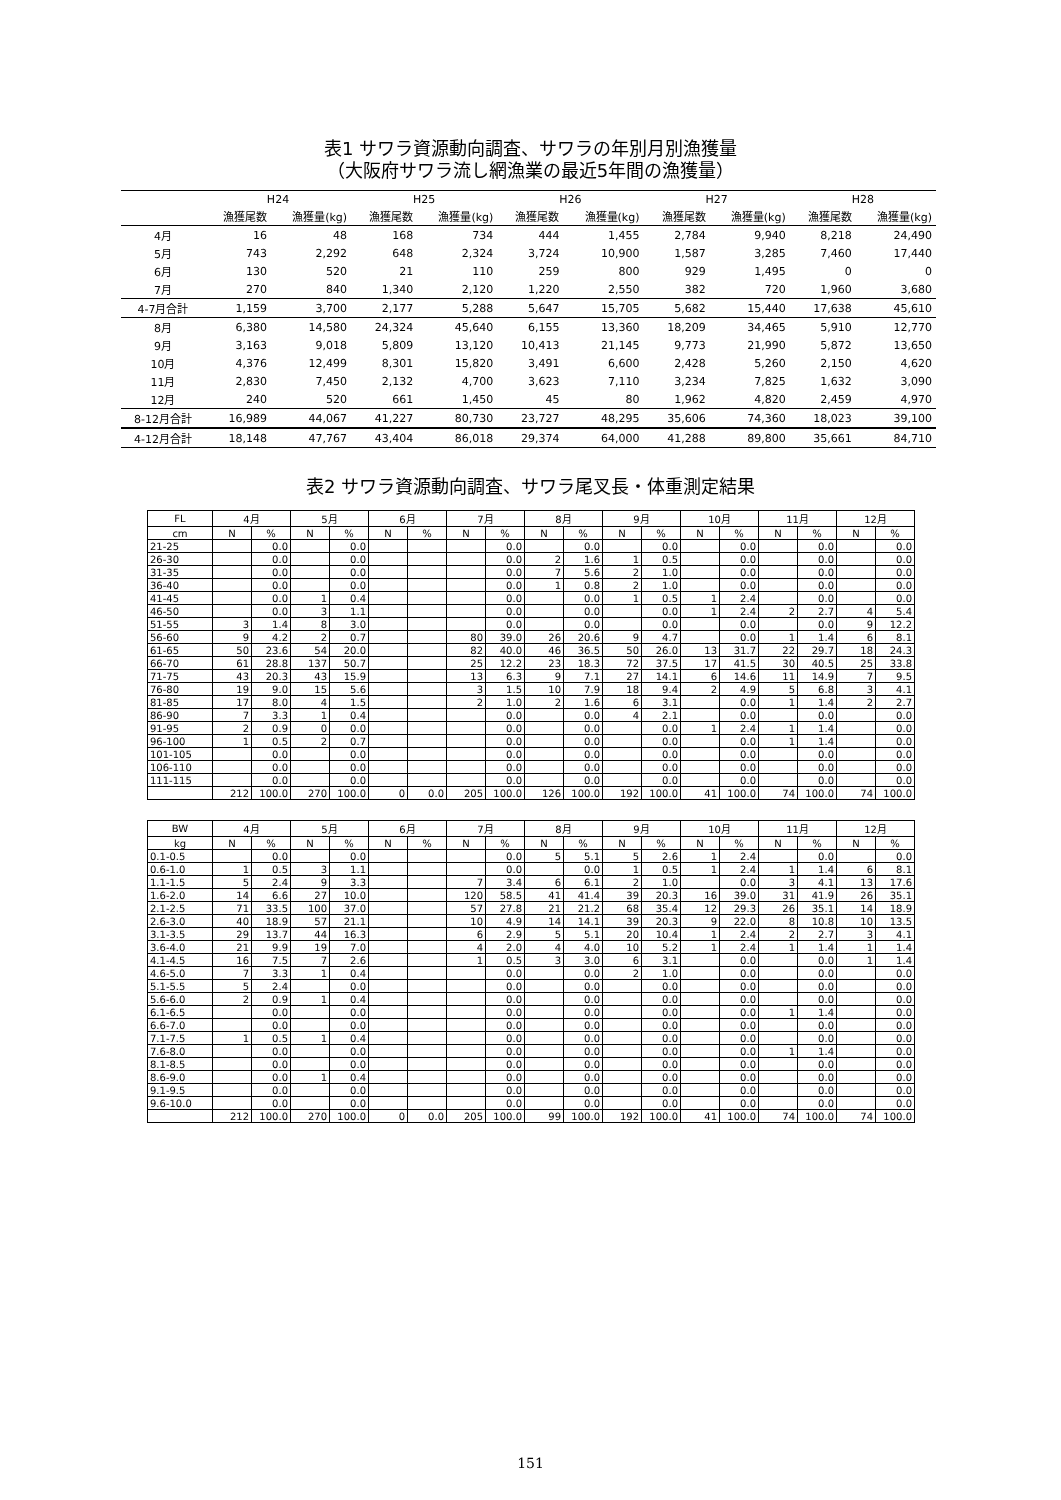表1 サワラ資源動向調査、サワラの年別月別漁獲量
（大阪府サワラ流し網漁業の最近5年間の漁獲量）
| | H24 | | H25 | | H26 | | H27 | | H28 | |
| --- | --- | --- | --- | --- | --- | --- | --- | --- | --- | --- |
| | 漁獲尾数 | 漁獲量(kg) | 漁獲尾数 | 漁獲量(kg) | 漁獲尾数 | 漁獲量(kg) | 漁獲尾数 | 漁獲量(kg) | 漁獲尾数 | 漁獲量(kg) |
| 4月 | 16 | 48 | 168 | 734 | 444 | 1,455 | 2,784 | 9,940 | 8,218 | 24,490 |
| 5月 | 743 | 2,292 | 648 | 2,324 | 3,724 | 10,900 | 1,587 | 3,285 | 7,460 | 17,440 |
| 6月 | 130 | 520 | 21 | 110 | 259 | 800 | 929 | 1,495 | 0 | 0 |
| 7月 | 270 | 840 | 1,340 | 2,120 | 1,220 | 2,550 | 382 | 720 | 1,960 | 3,680 |
| 4-7月合計 | 1,159 | 3,700 | 2,177 | 5,288 | 5,647 | 15,705 | 5,682 | 15,440 | 17,638 | 45,610 |
| 8月 | 6,380 | 14,580 | 24,324 | 45,640 | 6,155 | 13,360 | 18,209 | 34,465 | 5,910 | 12,770 |
| 9月 | 3,163 | 9,018 | 5,809 | 13,120 | 10,413 | 21,145 | 9,773 | 21,990 | 5,872 | 13,650 |
| 10月 | 4,376 | 12,499 | 8,301 | 15,820 | 3,491 | 6,600 | 2,428 | 5,260 | 2,150 | 4,620 |
| 11月 | 2,830 | 7,450 | 2,132 | 4,700 | 3,623 | 7,110 | 3,234 | 7,825 | 1,632 | 3,090 |
| 12月 | 240 | 520 | 661 | 1,450 | 45 | 80 | 1,962 | 4,820 | 2,459 | 4,970 |
| 8-12月合計 | 16,989 | 44,067 | 41,227 | 80,730 | 23,727 | 48,295 | 35,606 | 74,360 | 18,023 | 39,100 |
| 4-12月合計 | 18,148 | 47,767 | 43,404 | 86,018 | 29,374 | 64,000 | 41,288 | 89,800 | 35,661 | 84,710 |
表2 サワラ資源動向調査、サワラ尾叉長・体重測定結果
| FL | 4月 | | 5月 | | 6月 | | 7月 | | 8月 | | 9月 | | 10月 | | 11月 | | 12月 | |
| --- | --- | --- | --- | --- | --- | --- | --- | --- | --- | --- | --- | --- | --- | --- | --- | --- | --- | --- |
| cm | N | % | N | % | N | % | N | % | N | % | N | % | N | % | N | % | N | % |
| 21-25 | | 0.0 | | 0.0 | | | | 0.0 | | 0.0 | | 0.0 | | 0.0 | | 0.0 | | 0.0 |
| 26-30 | | 0.0 | | 0.0 | | | | 0.0 | 2 | 1.6 | 1 | 0.5 | | 0.0 | | 0.0 | | 0.0 |
| 31-35 | | 0.0 | | 0.0 | | | | 0.0 | 7 | 5.6 | 2 | 1.0 | | 0.0 | | 0.0 | | 0.0 |
| 36-40 | | 0.0 | | 0.0 | | | | 0.0 | 1 | 0.8 | 2 | 1.0 | | 0.0 | | 0.0 | | 0.0 |
| 41-45 | | 0.0 | 1 | 0.4 | | | | 0.0 | | 0.0 | 1 | 0.5 | 1 | 2.4 | | 0.0 | | 0.0 |
| 46-50 | | 0.0 | 3 | 1.1 | | | | 0.0 | | 0.0 | | 0.0 | 1 | 2.4 | 2 | 2.7 | 4 | 5.4 |
| 51-55 | 3 | 1.4 | 8 | 3.0 | | | | 0.0 | | 0.0 | | 0.0 | | 0.0 | | 0.0 | 9 | 12.2 |
| 56-60 | 9 | 4.2 | 2 | 0.7 | | | 80 | 39.0 | 26 | 20.6 | 9 | 4.7 | | 0.0 | 1 | 1.4 | 6 | 8.1 |
| 61-65 | 50 | 23.6 | 54 | 20.0 | | | 82 | 40.0 | 46 | 36.5 | 50 | 26.0 | 13 | 31.7 | 22 | 29.7 | 18 | 24.3 |
| 66-70 | 61 | 28.8 | 137 | 50.7 | | | 25 | 12.2 | 23 | 18.3 | 72 | 37.5 | 17 | 41.5 | 30 | 40.5 | 25 | 33.8 |
| 71-75 | 43 | 20.3 | 43 | 15.9 | | | 13 | 6.3 | 9 | 7.1 | 27 | 14.1 | 6 | 14.6 | 11 | 14.9 | 7 | 9.5 |
| 76-80 | 19 | 9.0 | 15 | 5.6 | | | 3 | 1.5 | 10 | 7.9 | 18 | 9.4 | 2 | 4.9 | 5 | 6.8 | 3 | 4.1 |
| 81-85 | 17 | 8.0 | 4 | 1.5 | | | 2 | 1.0 | 2 | 1.6 | 6 | 3.1 | | 0.0 | 1 | 1.4 | 2 | 2.7 |
| 86-90 | 7 | 3.3 | 1 | 0.4 | | | | 0.0 | | 0.0 | 4 | 2.1 | | 0.0 | | 0.0 | | 0.0 |
| 91-95 | 2 | 0.9 | 0 | 0.0 | | | | 0.0 | | 0.0 | | 0.0 | 1 | 2.4 | 1 | 1.4 | | 0.0 |
| 96-100 | 1 | 0.5 | 2 | 0.7 | | | | 0.0 | | 0.0 | | 0.0 | | 0.0 | 1 | 1.4 | | 0.0 |
| 101-105 | | 0.0 | | 0.0 | | | | 0.0 | | 0.0 | | 0.0 | | 0.0 | | 0.0 | | 0.0 |
| 106-110 | | 0.0 | | 0.0 | | | | 0.0 | | 0.0 | | 0.0 | | 0.0 | | 0.0 | | 0.0 |
| 111-115 | | 0.0 | | 0.0 | | | | 0.0 | | 0.0 | | 0.0 | | 0.0 | | 0.0 | | 0.0 |
| | 212 | 100.0 | 270 | 100.0 | 0 | 0.0 | 205 | 100.0 | 126 | 100.0 | 192 | 100.0 | 41 | 100.0 | 74 | 100.0 | 74 | 100.0 |
| BW | 4月 | | 5月 | | 6月 | | 7月 | | 8月 | | 9月 | | 10月 | | 11月 | | 12月 | |
| --- | --- | --- | --- | --- | --- | --- | --- | --- | --- | --- | --- | --- | --- | --- | --- | --- | --- | --- |
| kg | N | % | N | % | N | % | N | % | N | % | N | % | N | % | N | % | N | % |
| 0.1-0.5 | | 0.0 | | 0.0 | | | | 0.0 | 5 | 5.1 | 5 | 2.6 | 1 | 2.4 | | 0.0 | | 0.0 |
| 0.6-1.0 | 1 | 0.5 | 3 | 1.1 | | | | 0.0 | | 0.0 | 1 | 0.5 | 1 | 2.4 | 1 | 1.4 | 6 | 8.1 |
| 1.1-1.5 | 5 | 2.4 | 9 | 3.3 | | | 7 | 3.4 | 6 | 6.1 | 2 | 1.0 | | 0.0 | 3 | 4.1 | 13 | 17.6 |
| 1.6-2.0 | 14 | 6.6 | 27 | 10.0 | | | 120 | 58.5 | 41 | 41.4 | 39 | 20.3 | 16 | 39.0 | 31 | 41.9 | 26 | 35.1 |
| 2.1-2.5 | 71 | 33.5 | 100 | 37.0 | | | 57 | 27.8 | 21 | 21.2 | 68 | 35.4 | 12 | 29.3 | 26 | 35.1 | 14 | 18.9 |
| 2.6-3.0 | 40 | 18.9 | 57 | 21.1 | | | 10 | 4.9 | 14 | 14.1 | 39 | 20.3 | 9 | 22.0 | 8 | 10.8 | 10 | 13.5 |
| 3.1-3.5 | 29 | 13.7 | 44 | 16.3 | | | 6 | 2.9 | 5 | 5.1 | 20 | 10.4 | 1 | 2.4 | 2 | 2.7 | 3 | 4.1 |
| 3.6-4.0 | 21 | 9.9 | 19 | 7.0 | | | 4 | 2.0 | 4 | 4.0 | 10 | 5.2 | 1 | 2.4 | 1 | 1.4 | 1 | 1.4 |
| 4.1-4.5 | 16 | 7.5 | 7 | 2.6 | | | 1 | 0.5 | 3 | 3.0 | 6 | 3.1 | | 0.0 | | 0.0 | 1 | 1.4 |
| 4.6-5.0 | 7 | 3.3 | 1 | 0.4 | | | | 0.0 | | 0.0 | 2 | 1.0 | | 0.0 | | 0.0 | | 0.0 |
| 5.1-5.5 | 5 | 2.4 | | 0.0 | | | | 0.0 | | 0.0 | | 0.0 | | 0.0 | | 0.0 | | 0.0 |
| 5.6-6.0 | 2 | 0.9 | 1 | 0.4 | | | | 0.0 | | 0.0 | | 0.0 | | 0.0 | | 0.0 | | 0.0 |
| 6.1-6.5 | | 0.0 | | 0.0 | | | | 0.0 | | 0.0 | | 0.0 | | 0.0 | 1 | 1.4 | | 0.0 |
| 6.6-7.0 | | 0.0 | | 0.0 | | | | 0.0 | | 0.0 | | 0.0 | | 0.0 | | 0.0 | | 0.0 |
| 7.1-7.5 | 1 | 0.5 | 1 | 0.4 | | | | 0.0 | | 0.0 | | 0.0 | | 0.0 | | 0.0 | | 0.0 |
| 7.6-8.0 | | 0.0 | | 0.0 | | | | 0.0 | | 0.0 | | 0.0 | | 0.0 | 1 | 1.4 | | 0.0 |
| 8.1-8.5 | | 0.0 | | 0.0 | | | | 0.0 | | 0.0 | | 0.0 | | 0.0 | | 0.0 | | 0.0 |
| 8.6-9.0 | | 0.0 | 1 | 0.4 | | | | 0.0 | | 0.0 | | 0.0 | | 0.0 | | 0.0 | | 0.0 |
| 9.1-9.5 | | 0.0 | | 0.0 | | | | 0.0 | | 0.0 | | 0.0 | | 0.0 | | 0.0 | | 0.0 |
| 9.6-10.0 | | 0.0 | | 0.0 | | | | 0.0 | | 0.0 | | 0.0 | | 0.0 | | 0.0 | | 0.0 |
| | 212 | 100.0 | 270 | 100.0 | 0 | 0.0 | 205 | 100.0 | 99 | 100.0 | 192 | 100.0 | 41 | 100.0 | 74 | 100.0 | 74 | 100.0 |
151